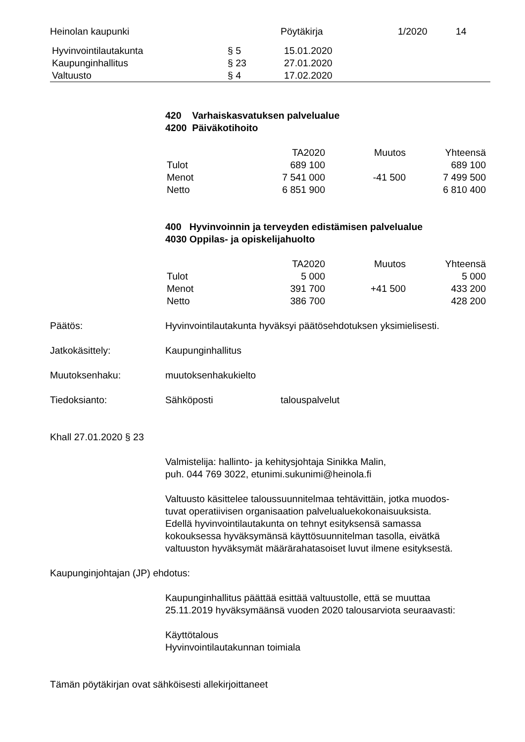| Heinolan kaupunki | Pöytäkirja | 1/2020 | 14 |
| Hyvinvointilautakunta | § 5 | 15.01.2020 |
| Kaupunginhallitus | § 23 | 27.01.2020 |
| Valtuusto | § 4 | 17.02.2020 |
420 Varhaiskasvatuksen palvelualue
4200 Päiväkotihoito
| | TA2020 | Muutos | Yhteensä |
| Tulot | 689 100 | | 689 100 |
| Menot | 7 541 000 | -41 500 | 7 499 500 |
| Netto | 6 851 900 | | 6 810 400 |
400 Hyvinvoinnin ja terveyden edistämisen palvelualue
4030 Oppilas- ja opiskelijahuolto
| | TA2020 | Muutos | Yhteensä |
| Tulot | 5 000 | | 5 000 |
| Menot | 391 700 | +41 500 | 433 200 |
| Netto | 386 700 | | 428 200 |
Päätös: Hyvinvointilautakunta hyväksyi päätösehdotuksen yksimielisesti.
Jatkokäsittely: Kaupunginhallitus
Muutoksenhaku: muutoksenhakukielto
Tiedoksianto: Sähköposti talouspalvelut
Khall 27.01.2020 § 23
Valmistelija: hallinto- ja kehitysjohtaja Sinikka Malin,
puh. 044 769 3022, etunimi.sukunimi@heinola.fi
Valtuusto käsittelee taloussuunnitelmaa tehtävittäin, jotka muodos-
tuvat operatiivisen organisaation palvelualuekokonaisuuksista.
Edellä hyvinvointilautakunta on tehnyt esityksensä samassa
kokouksessa hyväksymänsä käyttösuunnitelman tasolla, eivätkä
valtuuston hyväksymät määrärahatasoiset luvut ilmene esityksestä.
Kaupunginjohtajan (JP) ehdotus:
Kaupunginhallitus päättää esittää valtuustolle, että se muuttaa
25.11.2019 hyväksymäänsä vuoden 2020 talousarviota seuraavasti:
Käyttötalous
Hyvinvointilautakunnan toimiala
Tämän pöytäkirjan ovat sähköisesti allekirjoittaneet